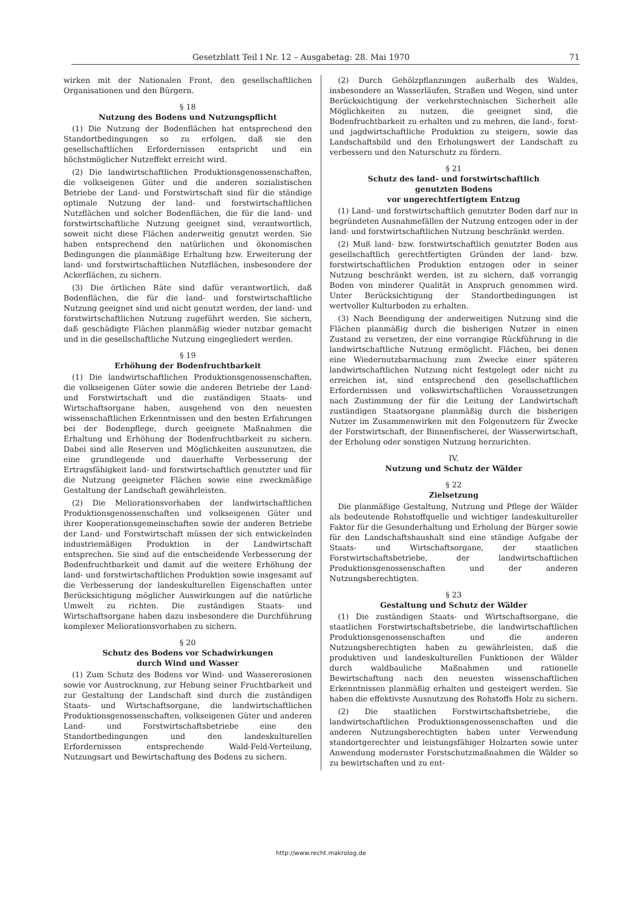Gesetzblatt Teil I Nr. 12 – Ausgabetag: 28. Mai 1970 71
wirken mit der Nationalen Front, den gesellschaftlichen Organisationen und den Bürgern.
§ 18
Nutzung des Bodens und Nutzungspflicht
(1) Die Nutzung der Bodenflächen hat entsprechend den Standortbedingungen so zu erfolgen, daß sie den gesellschaftlichen Erfordernissen entspricht und ein höchstmöglicher Nutzeffekt erreicht wird.
(2) Die landwirtschaftlichen Produktionsgenossenschaften, die volkseigenen Güter und die anderen sozialistischen Betriebe der Land- und Forstwirtschaft sind für die ständige optimale Nutzung der land- und forstwirtschaftlichen Nutzflächen und solcher Bodenflächen, die für die land- und forstwirtschaftliche Nutzung geeignet sind, verantwortlich, soweit nicht diese Flächen anderweitig genutzt werden. Sie haben entsprechend den natürlichen und ökonomischen Bedingungen die planmäßige Erhaltung bzw. Erweiterung der land- und forstwirtschaftlichen Nutzflächen, insbesondere der Ackerflächen, zu sichern.
(3) Die örtlichen Räte sind dafür verantwortlich, daß Bodenflächen, die für die land- und forstwirtschaftliche Nutzung geeignet sind und nicht genutzt werden, der land- und forstwirtschaftlichen Nutzung zugeführt werden. Sie sichern, daß geschädigte Flächen planmäßig wieder nutzbar gemacht und in die gesellschaftliche Nutzung eingegliedert werden.
§ 19
Erhöhung der Bodenfruchtbarkeit
(1) Die landwirtschaftlichen Produktionsgenossenschaften, die volkseigenen Güter sowie die anderen Betriebe der Land- und Forstwirtschaft und die zuständigen Staats- und Wirtschaftsorgane haben, ausgehend von den neuesten wissenschaftlichen Erkenntnissen und den besten Erfahrungen bei der Bodenpflege, durch geeignete Maßnahmen die Erhaltung und Erhöhung der Bodenfruchtbarkeit zu sichern. Dabei sind alle Reserven und Möglichkeiten auszunutzen, die eine grundlegende und dauerhafte Verbesserung der Ertragsfähigkeit land- und forstwirtschaftlich genutzter und für die Nutzung geeigneter Flächen sowie eine zweckmäßige Gestaltung der Landschaft gewährleisten.
(2) Die Meliorationsvorhaben der landwirtschaftlichen Produktionsgenossenschaften und volkseigenen Güter und ihrer Kooperationsgemeinschaften sowie der anderen Betriebe der Land- und Forstwirtschaft müssen der sich entwickelnden industriemäßigen Produktion in der Landwirtschaft entsprechen. Sie sind auf die entscheidende Verbesserung der Bodenfruchtbarkeit und damit auf die weitere Erhöhung der land- und forstwirtschaftlichen Produktion sowie insgesamt auf die Verbesserung der landeskulturellen Eigenschaften unter Berücksichtigung möglicher Auswirkungen auf die natürliche Umwelt zu richten. Die zuständigen Staats- und Wirtschaftsorgane haben dazu insbesondere die Durchführung komplexer Meliorationsvorhaben zu sichern.
§ 20
Schutz des Bodens vor Schadwirkungen
durch Wind und Wasser
(1) Zum Schutz des Bodens vor Wind- und Wassererosionen sowie vor Austrocknung, zur Hebung seiner Fruchtbarkeit und zur Gestaltung der Landschaft sind durch die zuständigen Staats- und Wirtschaftsorgane, die landwirtschaftlichen Produktionsgenossenschaften, volkseigenen Güter und anderen Land- und Forstwirtschaftsbetriebe eine den Standortbedingungen und den landeskulturellen Erfordernissen entsprechende Wald-Feld-Verteilung, Nutzungsart und Bewirtschaftung des Bodens zu sichern.
(2) Durch Gehölzpflanzungen außerhalb des Waldes, insbesondere an Wasserläufen, Straßen und Wegen, sind unter Berücksichtigung der verkehrstechnischen Sicherheit alle Möglichkeiten zu nutzen, die geeignet sind, die Bodenfruchtbarkeit zu erhalten und zu mehren, die land-, forst- und jagdwirtschaftliche Produktion zu steigern, sowie das Landschaftsbild und den Erholungswert der Landschaft zu verbessern und den Naturschutz zu fördern.
§ 21
Schutz des land- und forstwirtschaftlich
genutzten Bodens
vor ungerechtfertigtem Entzug
(1) Land- und forstwirtschaftlich genutzter Boden darf nur in begründeten Ausnahmefällen der Nutzung entzogen oder in der land- und forstwirtschaftlichen Nutzung beschränkt werden.
(2) Muß land- bzw. forstwirtschaftlich genutzter Boden aus gesellschaftlich gerechtfertigten Gründen der land- bzw. forstwirtschaftlichen Produktion entzogen oder in seiner Nutzung beschränkt werden, ist zu sichern, daß vorrangig Boden von minderer Qualität in Anspruch genommen wird. Unter Berücksichtigung der Standortbedingungen ist wertvoller Kulturboden zu erhalten.
(3) Nach Beendigung der anderweitigen Nutzung sind die Flächen planmäßig durch die bisherigen Nutzer in einen Zustand zu versetzen, der eine vorrangige Rückführung in die landwirtschaftliche Nutzung ermöglicht. Flächen, bei denen eine Wiedernutzbarmachung zum Zwecke einer späteren landwirtschaftlichen Nutzung nicht festgelegt oder nicht zu erreichen ist, sind entsprechend den gesellschaftlichen Erfordernissen und volkswirtschaftlichen Voraussetzungen nach Zustimmung der für die Leitung der Landwirtschaft zuständigen Staatsorgane planmäßig durch die bisherigen Nutzer im Zusammenwirken mit den Folgenutzern für Zwecke der Forstwirtschaft, der Binnenfischerei, der Wasserwirtschaft, der Erholung oder sonstigen Nutzung herzurichten.
IV.
Nutzung und Schutz der Wälder
§ 22
Zielsetzung
Die planmäßige Gestaltung, Nutzung und Pflege der Wälder als bedeutende Rohstoffquelle und wichtiger landeskultureller Faktor für die Gesunderhaltung und Erholung der Bürger sowie für den Landschaftshaushalt sind eine ständige Aufgabe der Staats- und Wirtschaftsorgane, der staatlichen Forstwirtschaftsbetriebe, der landwirtschaftlichen Produktionsgenossenschaften und der anderen Nutzungsberechtigten.
§ 23
Gestaltung und Schutz der Wälder
(1) Die zuständigen Staats- und Wirtschaftsorgane, die staatlichen Forstwirtschaftsbetriebe, die landwirtschaftlichen Produktionsgenossenschaften und die anderen Nutzungsberechtigten haben zu gewährleisten, daß die produktiven und landeskulturellen Funktionen der Wälder durch waldbauliche Maßnahmen und rationelle Bewirtschaftung nach den neuesten wissenschaftlichen Erkenntnissen planmäßig erhalten und gesteigert werden. Sie haben die effektivste Ausnutzung des Rohstoffs Holz zu sichern.
(2) Die staatlichen Forstwirtschaftsbetriebe, die landwirtschaftlichen Produktionsgenossenschaften und die anderen Nutzungsberechtigten haben unter Verwendung standortgerechter und leistungsfähiger Holzarten sowie unter Anwendung modernster Forstschutzmaßnahmen die Wälder so zu bewirtschaften und zu ent-
http://www.recht.makrolog.de